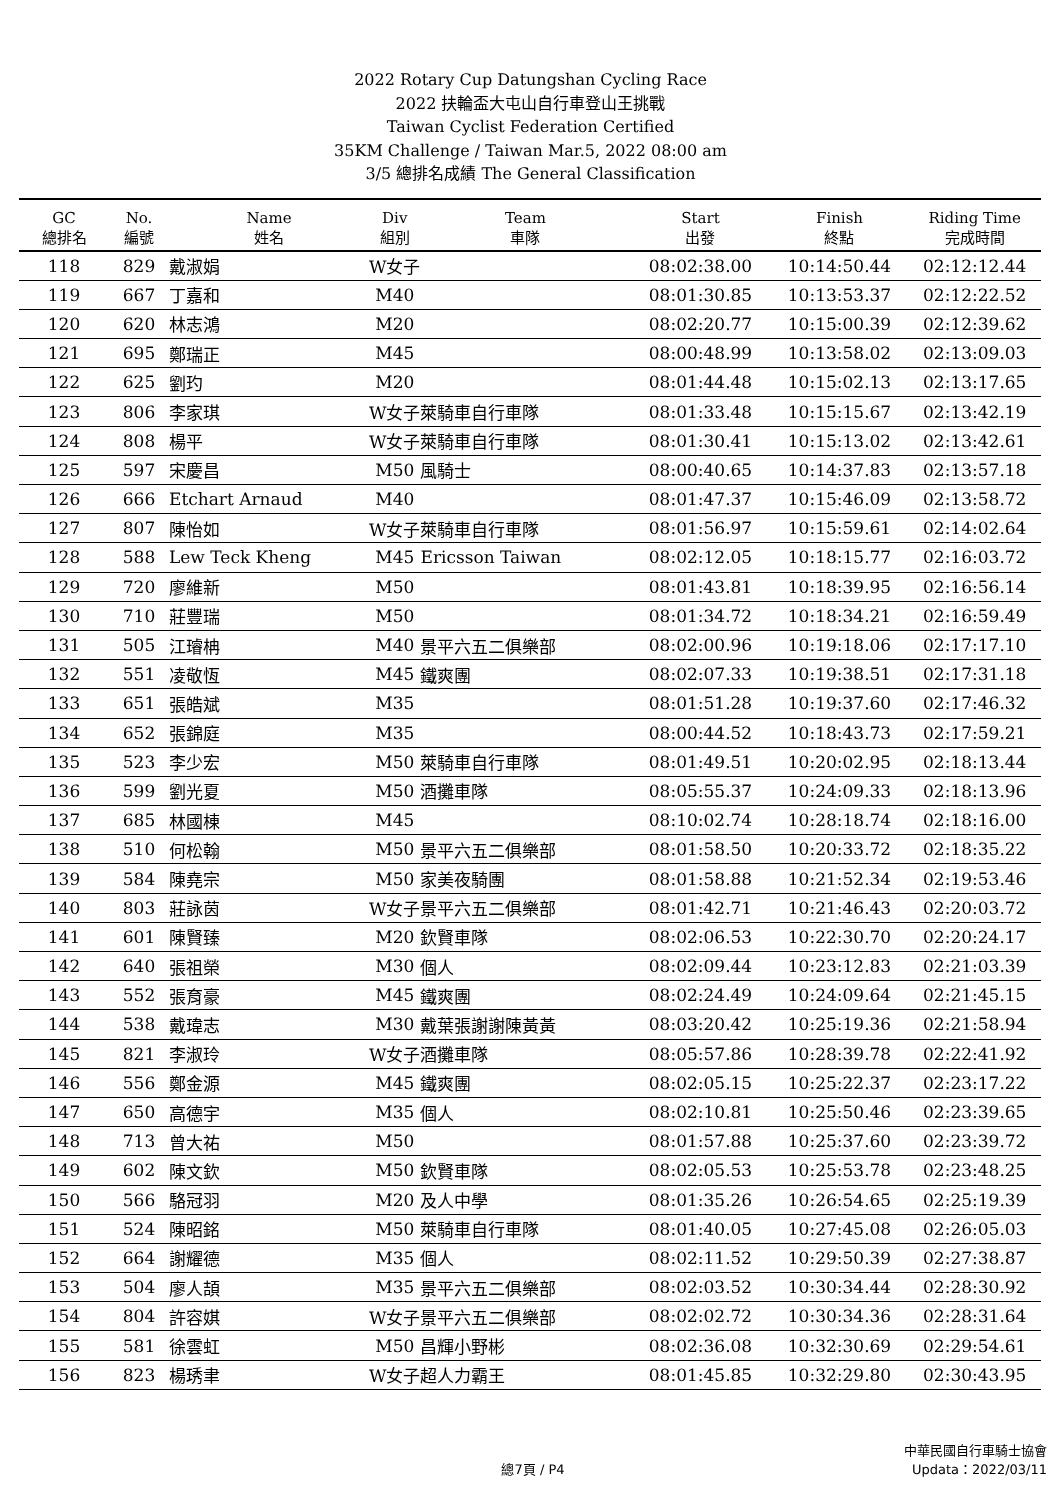2022 Rotary Cup Datungshan Cycling Race
2022 扶輪盃大屯山自行車登山王挑戰
Taiwan Cyclist Federation Certified
35KM Challenge / Taiwan Mar.5, 2022 08:00 am
3/5 總排名成績 The General Classification
| GC 總排名 | No. 編號 | Name 姓名 | Div 組別 | Team 車隊 | Start 出發 | Finish 終點 | Riding Time 完成時間 |
| --- | --- | --- | --- | --- | --- | --- | --- |
| 118 | 829 | 戴淑娟 | W女子 | | 08:02:38.00 | 10:14:50.44 | 02:12:12.44 |
| 119 | 667 | 丁嘉和 | M40 | | 08:01:30.85 | 10:13:53.37 | 02:12:22.52 |
| 120 | 620 | 林志鴻 | M20 | | 08:02:20.77 | 10:15:00.39 | 02:12:39.62 |
| 121 | 695 | 鄭瑞正 | M45 | | 08:00:48.99 | 10:13:58.02 | 02:13:09.03 |
| 122 | 625 | 劉玓 | M20 | | 08:01:44.48 | 10:15:02.13 | 02:13:17.65 |
| 123 | 806 | 李家琪 | W女子 | 萊騎車自行車隊 | 08:01:33.48 | 10:15:15.67 | 02:13:42.19 |
| 124 | 808 | 楊平 | W女子 | 萊騎車自行車隊 | 08:01:30.41 | 10:15:13.02 | 02:13:42.61 |
| 125 | 597 | 宋慶昌 | M50 | 風騎士 | 08:00:40.65 | 10:14:37.83 | 02:13:57.18 |
| 126 | 666 | Etchart Arnaud | M40 | | 08:01:47.37 | 10:15:46.09 | 02:13:58.72 |
| 127 | 807 | 陳怡如 | W女子 | 萊騎車自行車隊 | 08:01:56.97 | 10:15:59.61 | 02:14:02.64 |
| 128 | 588 | Lew Teck Kheng | M45 | Ericsson Taiwan | 08:02:12.05 | 10:18:15.77 | 02:16:03.72 |
| 129 | 720 | 廖維新 | M50 | | 08:01:43.81 | 10:18:39.95 | 02:16:56.14 |
| 130 | 710 | 莊豐瑞 | M50 | | 08:01:34.72 | 10:18:34.21 | 02:16:59.49 |
| 131 | 505 | 江璿柟 | M40 | 景平六五二俱樂部 | 08:02:00.96 | 10:19:18.06 | 02:17:17.10 |
| 132 | 551 | 凌敬恆 | M45 | 鐵爽團 | 08:02:07.33 | 10:19:38.51 | 02:17:31.18 |
| 133 | 651 | 張皓斌 | M35 | | 08:01:51.28 | 10:19:37.60 | 02:17:46.32 |
| 134 | 652 | 張錦庭 | M35 | | 08:00:44.52 | 10:18:43.73 | 02:17:59.21 |
| 135 | 523 | 李少宏 | M50 | 萊騎車自行車隊 | 08:01:49.51 | 10:20:02.95 | 02:18:13.44 |
| 136 | 599 | 劉光夏 | M50 | 酒攤車隊 | 08:05:55.37 | 10:24:09.33 | 02:18:13.96 |
| 137 | 685 | 林國棟 | M45 | | 08:10:02.74 | 10:28:18.74 | 02:18:16.00 |
| 138 | 510 | 何松翰 | M50 | 景平六五二俱樂部 | 08:01:58.50 | 10:20:33.72 | 02:18:35.22 |
| 139 | 584 | 陳堯宗 | M50 | 家美夜騎團 | 08:01:58.88 | 10:21:52.34 | 02:19:53.46 |
| 140 | 803 | 莊詠茵 | W女子 | 景平六五二俱樂部 | 08:01:42.71 | 10:21:46.43 | 02:20:03.72 |
| 141 | 601 | 陳賢臻 | M20 | 欽賢車隊 | 08:02:06.53 | 10:22:30.70 | 02:20:24.17 |
| 142 | 640 | 張祖榮 | M30 | 個人 | 08:02:09.44 | 10:23:12.83 | 02:21:03.39 |
| 143 | 552 | 張育豪 | M45 | 鐵爽團 | 08:02:24.49 | 10:24:09.64 | 02:21:45.15 |
| 144 | 538 | 戴瑋志 | M30 | 戴葉張謝謝陳黃黃 | 08:03:20.42 | 10:25:19.36 | 02:21:58.94 |
| 145 | 821 | 李淑玲 | W女子 | 酒攤車隊 | 08:05:57.86 | 10:28:39.78 | 02:22:41.92 |
| 146 | 556 | 鄭金源 | M45 | 鐵爽團 | 08:02:05.15 | 10:25:22.37 | 02:23:17.22 |
| 147 | 650 | 高德宇 | M35 | 個人 | 08:02:10.81 | 10:25:50.46 | 02:23:39.65 |
| 148 | 713 | 曾大祐 | M50 | | 08:01:57.88 | 10:25:37.60 | 02:23:39.72 |
| 149 | 602 | 陳文欽 | M50 | 欽賢車隊 | 08:02:05.53 | 10:25:53.78 | 02:23:48.25 |
| 150 | 566 | 駱冠羽 | M20 | 及人中學 | 08:01:35.26 | 10:26:54.65 | 02:25:19.39 |
| 151 | 524 | 陳昭銘 | M50 | 萊騎車自行車隊 | 08:01:40.05 | 10:27:45.08 | 02:26:05.03 |
| 152 | 664 | 謝耀德 | M35 | 個人 | 08:02:11.52 | 10:29:50.39 | 02:27:38.87 |
| 153 | 504 | 廖人頡 | M35 | 景平六五二俱樂部 | 08:02:03.52 | 10:30:34.44 | 02:28:30.92 |
| 154 | 804 | 許容娸 | W女子 | 景平六五二俱樂部 | 08:02:02.72 | 10:30:34.36 | 02:28:31.64 |
| 155 | 581 | 徐雲虹 | M50 | 昌輝小野彬 | 08:02:36.08 | 10:32:30.69 | 02:29:54.61 |
| 156 | 823 | 楊琇聿 | W女子 | 超人力霸王 | 08:01:45.85 | 10:32:29.80 | 02:30:43.95 |
總7頁 / P4
中華民國自行車騎士協會
Updata：2022/03/11